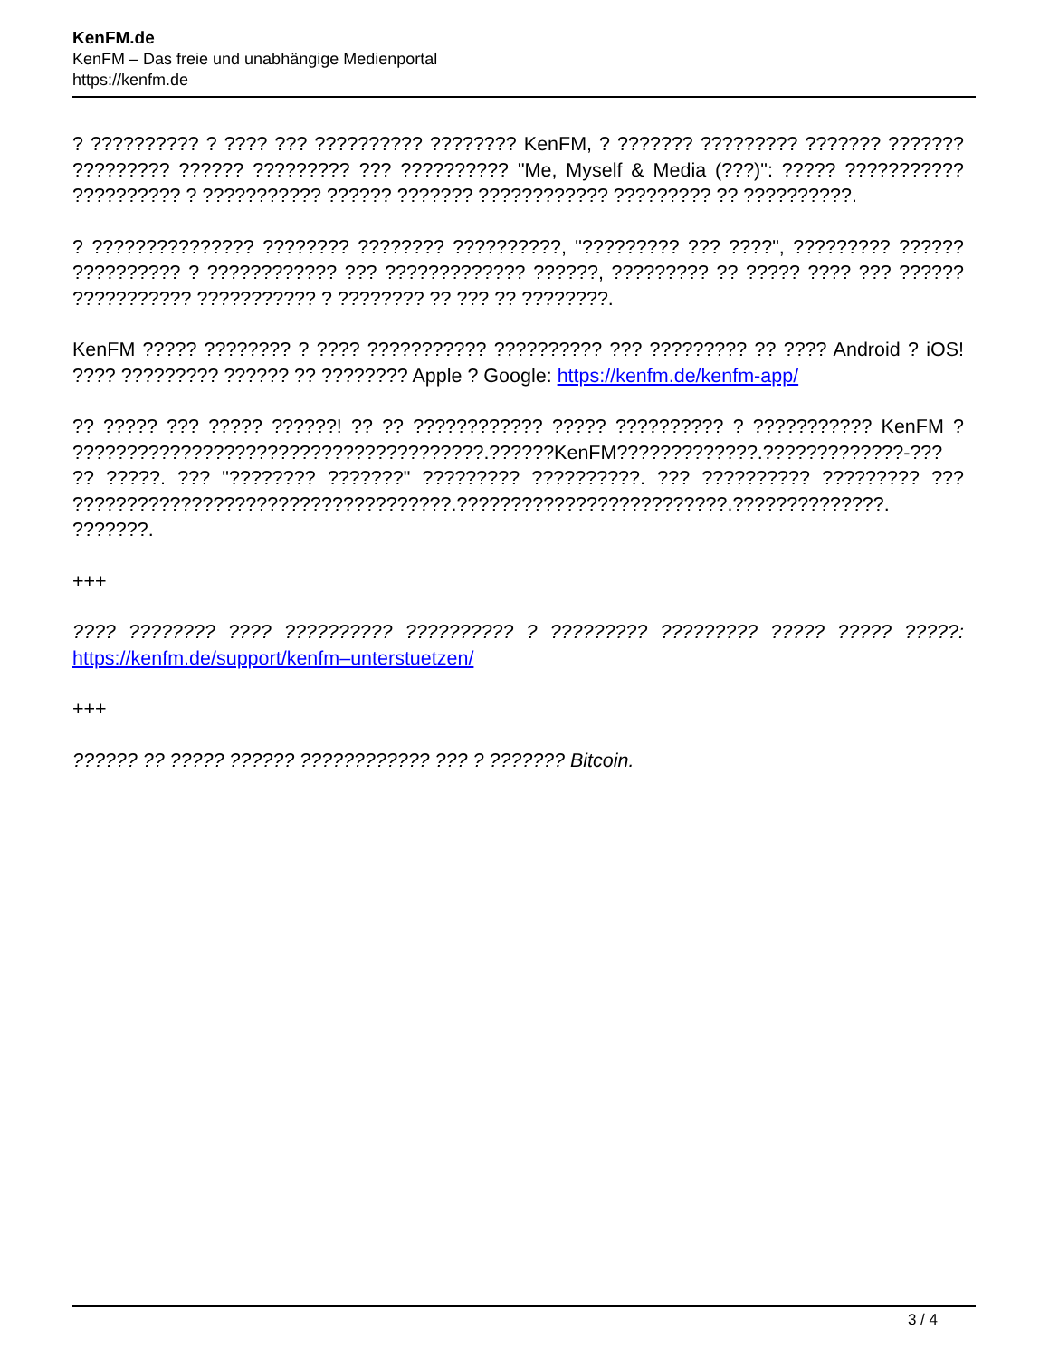KenFM.de
KenFM – Das freie und unabhängige Medienportal
https://kenfm.de
? ?????????? ? ???? ??? ?????????? ???????? KenFM, ? ??????? ????????? ??????? ??????? ????????? ?????? ????????? ??? ?????????? "Me, Myself & Media (???)": ????? ??????????? ?????????? ? ??????????? ?????? ??????? ???????????? ????????? ?? ??????????.
? ??????????????? ???????? ???????? ??????????, "????????? ??? ????", ????????? ?????? ?????????? ? ???????????? ??? ????????????? ??????, ????????? ?? ????? ???? ??? ?????? ??????????? ??????????? ? ???????? ?? ??? ?? ????????.
KenFM ????? ???????? ? ???? ??????????? ?????????? ??? ????????? ?? ???? Android ? iOS! ???? ????????? ?????? ?? ???????? Apple ? Google: https://kenfm.de/kenfm-app/
?? ????? ??? ????? ??????! ?? ?? ???????????? ????? ?????????? ? ??????????? KenFM ? ??????????????????????????????????????.??????KenFM?????????????.?????????????-??? ?? ?????. ??? "???????? ???????" ????????? ??????????. ??? ?????????? ????????? ??? ???????????????????????????????????.?????????????????????????.??????????????. ???????.
+++
???? ???????? ???? ?????????? ?????????? ? ????????? ????????? ????? ????? ?????: https://kenfm.de/support/kenfm–unterstuetzen/
+++
?????? ?? ????? ?????? ???????????? ??? ? ??????? Bitcoin.
3 / 4